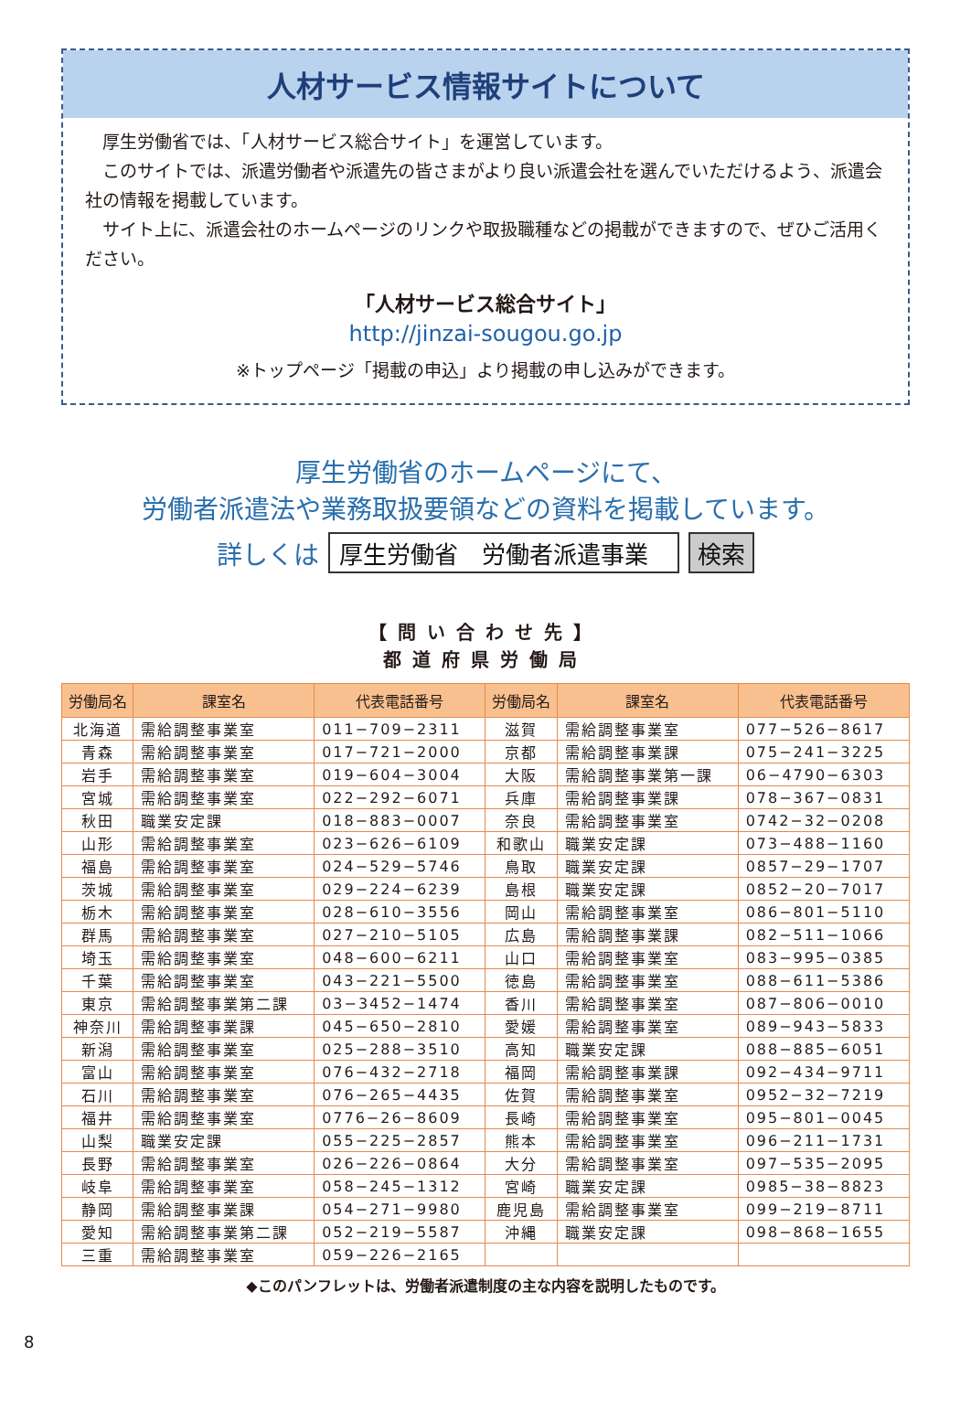人材サービス情報サイトについて
厚生労働省では、「人材サービス総合サイト」を運営しています。
このサイトでは、派遣労働者や派遣先の皆さまがより良い派遣会社を選んでいただけるよう、派遣会社の情報を掲載しています。
サイト上に、派遣会社のホームページのリンクや取扱職種などの掲載ができますので、ぜひご活用ください。
「人材サービス総合サイト」
http://jinzai-sougou.go.jp
※トップページ「掲載の申込」より掲載の申し込みができます。
厚生労働省のホームページにて、
労働者派遣法や業務取扱要領などの資料を掲載しています。
詳しくは 厚生労働省　労働者派遣事業 検索
【問い合わせ先】
都道府県労働局
| 労働局名 | 課室名 | 代表電話番号 | 労働局名 | 課室名 | 代表電話番号 |
| --- | --- | --- | --- | --- | --- |
| 北海道 | 需給調整事業室 | 011−709−2311 | 滋賀 | 需給調整事業室 | 077−526−8617 |
| 青森 | 需給調整事業室 | 017−721−2000 | 京都 | 需給調整事業課 | 075−241−3225 |
| 岩手 | 需給調整事業室 | 019−604−3004 | 大阪 | 需給調整事業第一課 | 06−4790−6303 |
| 宮城 | 需給調整事業室 | 022−292−6071 | 兵庫 | 需給調整事業課 | 078−367−0831 |
| 秋田 | 職業安定課 | 018−883−0007 | 奈良 | 需給調整事業室 | 0742−32−0208 |
| 山形 | 需給調整事業室 | 023−626−6109 | 和歌山 | 職業安定課 | 073−488−1160 |
| 福島 | 需給調整事業室 | 024−529−5746 | 鳥取 | 職業安定課 | 0857−29−1707 |
| 茨城 | 需給調整事業室 | 029−224−6239 | 島根 | 職業安定課 | 0852−20−7017 |
| 栃木 | 需給調整事業室 | 028−610−3556 | 岡山 | 需給調整事業室 | 086−801−5110 |
| 群馬 | 需給調整事業室 | 027−210−5105 | 広島 | 需給調整事業課 | 082−511−1066 |
| 埼玉 | 需給調整事業室 | 048−600−6211 | 山口 | 需給調整事業室 | 083−995−0385 |
| 千葉 | 需給調整事業室 | 043−221−5500 | 徳島 | 需給調整事業室 | 088−611−5386 |
| 東京 | 需給調整事業第二課 | 03−3452−1474 | 香川 | 需給調整事業室 | 087−806−0010 |
| 神奈川 | 需給調整事業課 | 045−650−2810 | 愛媛 | 需給調整事業室 | 089−943−5833 |
| 新潟 | 需給調整事業室 | 025−288−3510 | 高知 | 職業安定課 | 088−885−6051 |
| 富山 | 需給調整事業室 | 076−432−2718 | 福岡 | 需給調整事業課 | 092−434−9711 |
| 石川 | 需給調整事業室 | 076−265−4435 | 佐賀 | 需給調整事業室 | 0952−32−7219 |
| 福井 | 需給調整事業室 | 0776−26−8609 | 長崎 | 需給調整事業室 | 095−801−0045 |
| 山梨 | 職業安定課 | 055−225−2857 | 熊本 | 需給調整事業室 | 096−211−1731 |
| 長野 | 需給調整事業室 | 026−226−0864 | 大分 | 需給調整事業室 | 097−535−2095 |
| 岐阜 | 需給調整事業室 | 058−245−1312 | 宮崎 | 職業安定課 | 0985−38−8823 |
| 静岡 | 需給調整事業課 | 054−271−9980 | 鹿児島 | 需給調整事業室 | 099−219−8711 |
| 愛知 | 需給調整事業第二課 | 052−219−5587 | 沖縄 | 職業安定課 | 098−868−1655 |
| 三重 | 需給調整事業室 | 059−226−2165 | | | |
◆このパンフレットは、労働者派遣制度の主な内容を説明したものです。
8